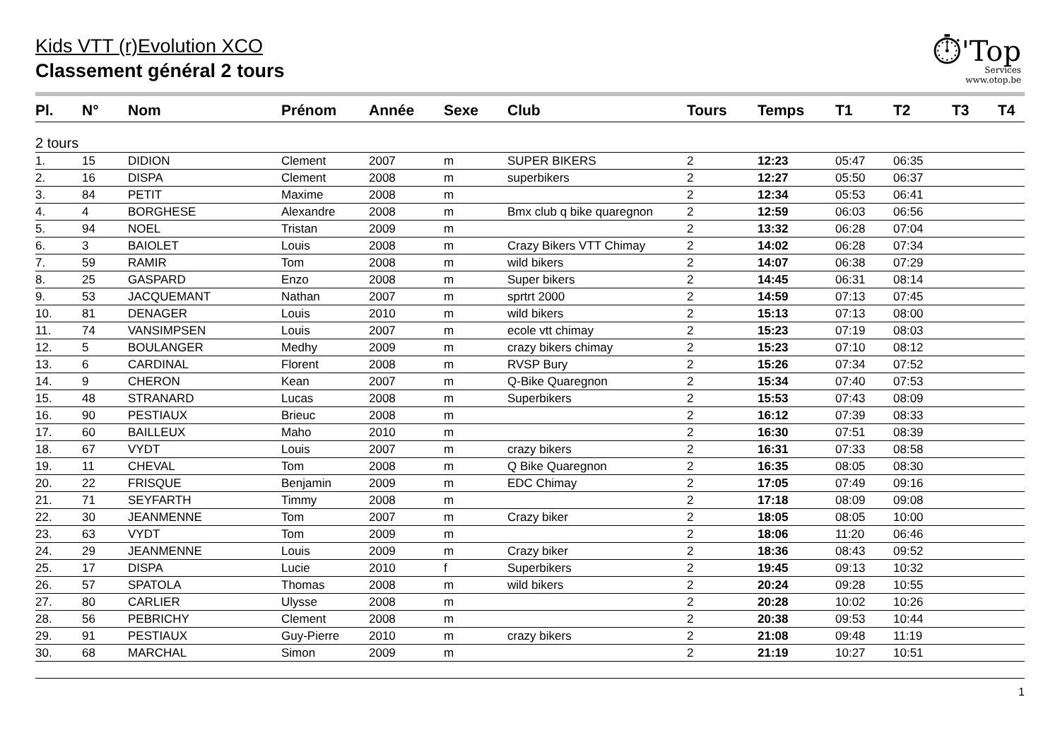Kids VTT (r)Evolution XCO
Classement général 2 tours
⏱'Top
Services
www.otop.be
| Pl. | N° | Nom | Prénom | Année | Sexe | Club | Tours | Temps | T1 | T2 | T3 | T4 |
| --- | --- | --- | --- | --- | --- | --- | --- | --- | --- | --- | --- | --- |
| 2 tours | | | | | | | | | | | | |
| 1. | 15 | DIDION | Clement | 2007 | m | SUPER BIKERS | 2 | 12:23 | 05:47 | 06:35 | | |
| 2. | 16 | DISPA | Clement | 2008 | m | superbikers | 2 | 12:27 | 05:50 | 06:37 | | |
| 3. | 84 | PETIT | Maxime | 2008 | m | | 2 | 12:34 | 05:53 | 06:41 | | |
| 4. | 4 | BORGHESE | Alexandre | 2008 | m | Bmx club q bike quaregnon | 2 | 12:59 | 06:03 | 06:56 | | |
| 5. | 94 | NOEL | Tristan | 2009 | m | | 2 | 13:32 | 06:28 | 07:04 | | |
| 6. | 3 | BAIOLET | Louis | 2008 | m | Crazy Bikers VTT Chimay | 2 | 14:02 | 06:28 | 07:34 | | |
| 7. | 59 | RAMIR | Tom | 2008 | m | wild bikers | 2 | 14:07 | 06:38 | 07:29 | | |
| 8. | 25 | GASPARD | Enzo | 2008 | m | Super bikers | 2 | 14:45 | 06:31 | 08:14 | | |
| 9. | 53 | JACQUEMANT | Nathan | 2007 | m | sprtrt 2000 | 2 | 14:59 | 07:13 | 07:45 | | |
| 10. | 81 | DENAGER | Louis | 2010 | m | wild bikers | 2 | 15:13 | 07:13 | 08:00 | | |
| 11. | 74 | VANSIMPSEN | Louis | 2007 | m | ecole vtt chimay | 2 | 15:23 | 07:19 | 08:03 | | |
| 12. | 5 | BOULANGER | Medhy | 2009 | m | crazy bikers chimay | 2 | 15:23 | 07:10 | 08:12 | | |
| 13. | 6 | CARDINAL | Florent | 2008 | m | RVSP Bury | 2 | 15:26 | 07:34 | 07:52 | | |
| 14. | 9 | CHERON | Kean | 2007 | m | Q-Bike Quaregnon | 2 | 15:34 | 07:40 | 07:53 | | |
| 15. | 48 | STRANARD | Lucas | 2008 | m | Superbikers | 2 | 15:53 | 07:43 | 08:09 | | |
| 16. | 90 | PESTIAUX | Brieuc | 2008 | m | | 2 | 16:12 | 07:39 | 08:33 | | |
| 17. | 60 | BAILLEUX | Maho | 2010 | m | | 2 | 16:30 | 07:51 | 08:39 | | |
| 18. | 67 | VYDT | Louis | 2007 | m | crazy bikers | 2 | 16:31 | 07:33 | 08:58 | | |
| 19. | 11 | CHEVAL | Tom | 2008 | m | Q Bike Quaregnon | 2 | 16:35 | 08:05 | 08:30 | | |
| 20. | 22 | FRISQUE | Benjamin | 2009 | m | EDC Chimay | 2 | 17:05 | 07:49 | 09:16 | | |
| 21. | 71 | SEYFARTH | Timmy | 2008 | m | | 2 | 17:18 | 08:09 | 09:08 | | |
| 22. | 30 | JEANMENNE | Tom | 2007 | m | Crazy biker | 2 | 18:05 | 08:05 | 10:00 | | |
| 23. | 63 | VYDT | Tom | 2009 | m | | 2 | 18:06 | 11:20 | 06:46 | | |
| 24. | 29 | JEANMENNE | Louis | 2009 | m | Crazy biker | 2 | 18:36 | 08:43 | 09:52 | | |
| 25. | 17 | DISPA | Lucie | 2010 | f | Superbikers | 2 | 19:45 | 09:13 | 10:32 | | |
| 26. | 57 | SPATOLA | Thomas | 2008 | m | wild bikers | 2 | 20:24 | 09:28 | 10:55 | | |
| 27. | 80 | CARLIER | Ulysse | 2008 | m | | 2 | 20:28 | 10:02 | 10:26 | | |
| 28. | 56 | PEBRICHY | Clement | 2008 | m | | 2 | 20:38 | 09:53 | 10:44 | | |
| 29. | 91 | PESTIAUX | Guy-Pierre | 2010 | m | crazy bikers | 2 | 21:08 | 09:48 | 11:19 | | |
| 30. | 68 | MARCHAL | Simon | 2009 | m | | 2 | 21:19 | 10:27 | 10:51 | | |
1